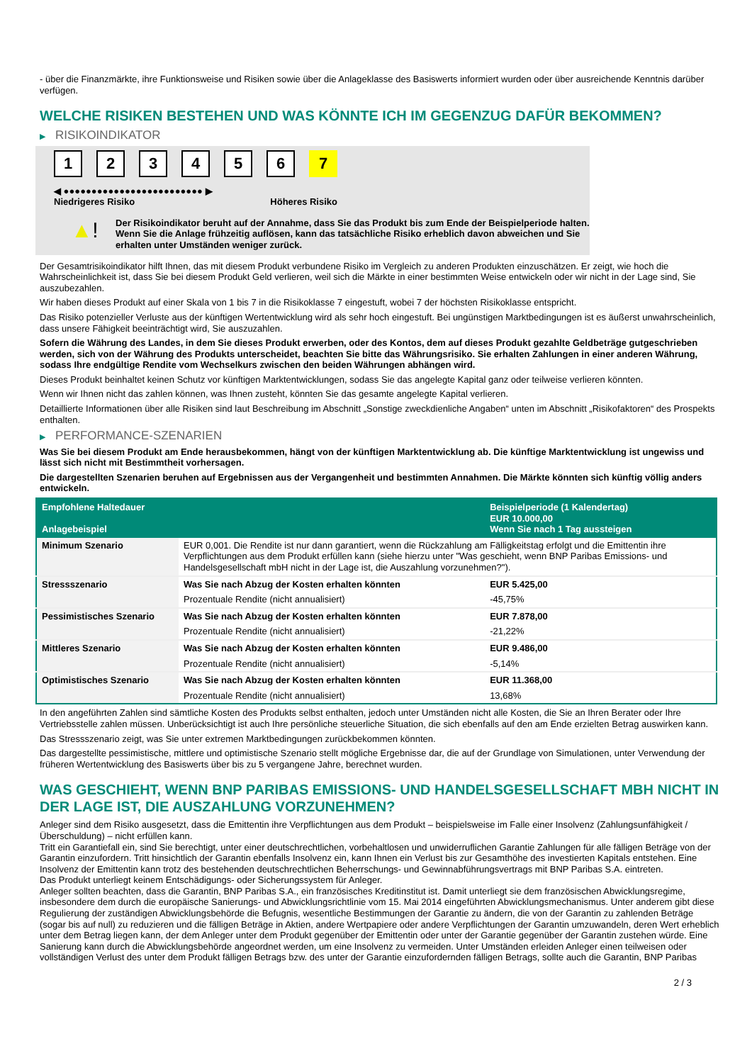- über die Finanzmärkte, ihre Funktionsweise und Risiken sowie über die Anlageklasse des Basiswerts informiert wurden oder über ausreichende Kenntnis darüber verfügen.
WELCHE RISIKEN BESTEHEN UND WAS KÖNNTE ICH IM GEGENZUG DAFÜR BEKOMMEN?
▶ RISIKOINDIKATOR
123456 7
◀ ●●●●●●●●●●●●●●●●●●●●●●●●● ▶
Niedrigeres Risiko Höheres Risiko
▲!
Der Risikoindikator beruht auf der Annahme, dass Sie das Produkt bis zum Ende der Beispielperiode halten.
Wenn Sie die Anlage frühzeitig auflösen, kann das tatsächliche Risiko erheblich davon abweichen und Sie erhalten unter Umständen weniger zurück.
Der Gesamtrisikoindikator hilft Ihnen, das mit diesem Produkt verbundene Risiko im Vergleich zu anderen Produkten einzuschätzen. Er zeigt, wie hoch die Wahrscheinlichkeit ist, dass Sie bei diesem Produkt Geld verlieren, weil sich die Märkte in einer bestimmten Weise entwickeln oder wir nicht in der Lage sind, Sie auszubezahlen.
Wir haben dieses Produkt auf einer Skala von 1 bis 7 in die Risikoklasse 7 eingestuft, wobei 7 der höchsten Risikoklasse entspricht.
Das Risiko potenzieller Verluste aus der künftigen Wertentwicklung wird als sehr hoch eingestuft. Bei ungünstigen Marktbedingungen ist es äußerst unwahrscheinlich, dass unsere Fähigkeit beeinträchtigt wird, Sie auszuzahlen.
Sofern die Währung des Landes, in dem Sie dieses Produkt erwerben, oder des Kontos, dem auf dieses Produkt gezahlte Geldbeträge gutgeschrieben werden, sich von der Währung des Produkts unterscheidet, beachten Sie bitte das Währungsrisiko. Sie erhalten Zahlungen in einer anderen Währung, sodass Ihre endgültige Rendite vom Wechselkurs zwischen den beiden Währungen abhängen wird.
Dieses Produkt beinhaltet keinen Schutz vor künftigen Marktentwicklungen, sodass Sie das angelegte Kapital ganz oder teilweise verlieren könnten.
Wenn wir Ihnen nicht das zahlen können, was Ihnen zusteht, könnten Sie das gesamte angelegte Kapital verlieren.
Detaillierte Informationen über alle Risiken sind laut Beschreibung im Abschnitt „Sonstige zweckdienliche Angaben“ unten im Abschnitt „Risikofaktoren“ des Prospekts enthalten.
▶ PERFORMANCE-SZENARIEN
Was Sie bei diesem Produkt am Ende herausbekommen, hängt von der künftigen Marktentwicklung ab. Die künftige Marktentwicklung ist ungewiss und lässt sich nicht mit Bestimmtheit vorhersagen.
Die dargestellten Szenarien beruhen auf Ergebnissen aus der Vergangenheit und bestimmten Annahmen. Die Märkte könnten sich künftig völlig anders entwickeln.
| Empfohlene Haltedauer Anlagebeispiel | | Beispielperiode (1 Kalendertag) EUR 10.000,00 Wenn Sie nach 1 Tag aussteigen |
| --- | --- | --- |
| Minimum Szenario | EUR 0,001. Die Rendite ist nur dann garantiert, wenn die Rückzahlung am Fälligkeitstag erfolgt und die Emittentin ihre Verpflichtungen aus dem Produkt erfüllen kann (siehe hierzu unter "Was geschieht, wenn BNP Paribas Emissions- und Handelsgesellschaft mbH nicht in der Lage ist, die Auszahlung vorzunehmen?"). | |
| Stressszenario | Was Sie nach Abzug der Kosten erhalten könnten | EUR 5.425,00 |
| | Prozentuale Rendite (nicht annualisiert) | -45,75% |
| Pessimistisches Szenario | Was Sie nach Abzug der Kosten erhalten könnten | EUR 7.878,00 |
| | Prozentuale Rendite (nicht annualisiert) | -21,22% |
| Mittleres Szenario | Was Sie nach Abzug der Kosten erhalten könnten | EUR 9.486,00 |
| | Prozentuale Rendite (nicht annualisiert) | -5,14% |
| Optimistisches Szenario | Was Sie nach Abzug der Kosten erhalten könnten | EUR 11.368,00 |
| | Prozentuale Rendite (nicht annualisiert) | 13,68% |
In den angeführten Zahlen sind sämtliche Kosten des Produkts selbst enthalten, jedoch unter Umständen nicht alle Kosten, die Sie an Ihren Berater oder Ihre Vertriebsstelle zahlen müssen. Unberücksichtigt ist auch Ihre persönliche steuerliche Situation, die sich ebenfalls auf den am Ende erzielten Betrag auswirken kann.
Das Stressszenario zeigt, was Sie unter extremen Marktbedingungen zurückbekommen könnten.
Das dargestellte pessimistische, mittlere und optimistische Szenario stellt mögliche Ergebnisse dar, die auf der Grundlage von Simulationen, unter Verwendung der früheren Wertentwicklung des Basiswerts über bis zu 5 vergangene Jahre, berechnet wurden.
WAS GESCHIEHT, WENN BNP PARIBAS EMISSIONS- UND HANDELSGESELLSCHAFT MBH NICHT IN DER LAGE IST, DIE AUSZAHLUNG VORZUNEHMEN?
Anleger sind dem Risiko ausgesetzt, dass die Emittentin ihre Verpflichtungen aus dem Produkt – beispielsweise im Falle einer Insolvenz (Zahlungsunfähigkeit / Überschuldung) – nicht erfüllen kann.
Tritt ein Garantiefall ein, sind Sie berechtigt, unter einer deutschrechtlichen, vorbehaltlosen und unwiderruflichen Garantie Zahlungen für alle fälligen Beträge von der Garantin einzufordern. Tritt hinsichtlich der Garantin ebenfalls Insolvenz ein, kann Ihnen ein Verlust bis zur Gesamthöhe des investierten Kapitals entstehen. Eine Insolvenz der Emittentin kann trotz des bestehenden deutschrechtlichen Beherrschungs- und Gewinnabführungsvertrags mit BNP Paribas S.A. eintreten.
Das Produkt unterliegt keinem Entschädigungs- oder Sicherungssystem für Anleger.
Anleger sollten beachten, dass die Garantin, BNP Paribas S.A., ein französisches Kreditinstitut ist. Damit unterliegt sie dem französischen Abwicklungsregime, insbesondere dem durch die europäische Sanierungs- und Abwicklungsrichtlinie vom 15. Mai 2014 eingeführten Abwicklungsmechanismus. Unter anderem gibt diese Regulierung der zuständigen Abwicklungsbehörde die Befugnis, wesentliche Bestimmungen der Garantie zu ändern, die von der Garantin zu zahlenden Beträge (sogar bis auf null) zu reduzieren und die fälligen Beträge in Aktien, andere Wertpapiere oder andere Verpflichtungen der Garantin umzuwandeln, deren Wert erheblich unter dem Betrag liegen kann, der dem Anleger unter dem Produkt gegenüber der Emittentin oder unter der Garantie gegenüber der Garantin zustehen würde. Eine Sanierung kann durch die Abwicklungsbehörde angeordnet werden, um eine Insolvenz zu vermeiden. Unter Umständen erleiden Anleger einen teilweisen oder vollständigen Verlust des unter dem Produkt fälligen Betrags bzw. des unter der Garantie einzufordernden fälligen Betrags, sollte auch die Garantin, BNP Paribas
2 / 3